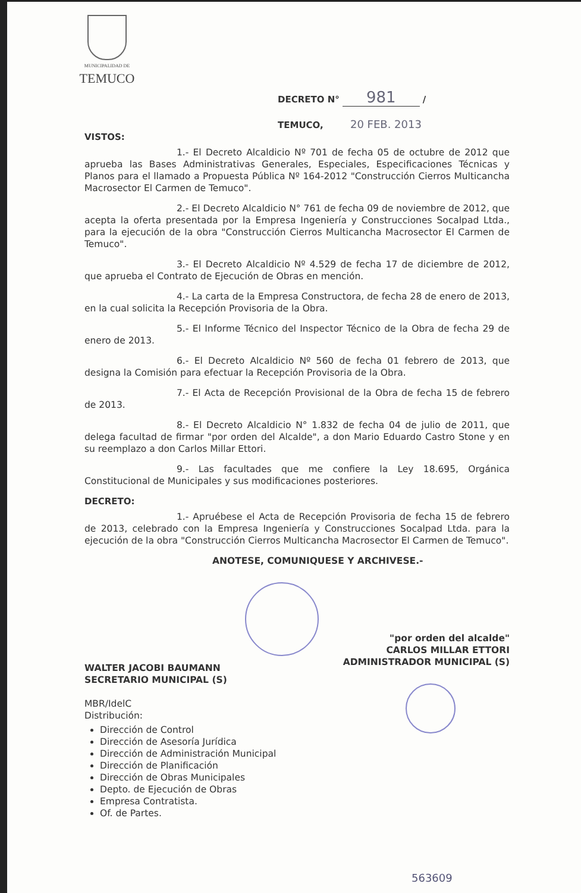MUNICIPALIDAD DE
TEMUCO
DECRETO N° 981 /
TEMUCO, 20 FEB. 2013
VISTOS:
1.- El Decreto Alcaldicio Nº 701 de fecha 05 de octubre de 2012 que aprueba las Bases Administrativas Generales, Especiales, Especificaciones Técnicas y Planos para el llamado a Propuesta Pública Nº 164-2012 "Construcción Cierros Multicancha Macrosector El Carmen de Temuco".
2.- El Decreto Alcaldicio N° 761 de fecha 09 de noviembre de 2012, que acepta la oferta presentada por la Empresa Ingeniería y Construcciones Socalpad Ltda., para la ejecución de la obra "Construcción Cierros Multicancha Macrosector El Carmen de Temuco".
3.- El Decreto Alcaldicio Nº 4.529 de fecha 17 de diciembre de 2012, que aprueba el Contrato de Ejecución de Obras en mención.
4.- La carta de la Empresa Constructora, de fecha 28 de enero de 2013, en la cual solicita la Recepción Provisoria de la Obra.
5.- El Informe Técnico del Inspector Técnico de la Obra de fecha 29 de enero de 2013.
6.- El Decreto Alcaldicio Nº 560 de fecha 01 febrero de 2013, que designa la Comisión para efectuar la Recepción Provisoria de la Obra.
7.- El Acta de Recepción Provisional de la Obra de fecha 15 de febrero de 2013.
8.- El Decreto Alcaldicio N° 1.832 de fecha 04 de julio de 2011, que delega facultad de firmar "por orden del Alcalde", a don Mario Eduardo Castro Stone y en su reemplazo a don Carlos Millar Ettori.
9.- Las facultades que me confiere la Ley 18.695, Orgánica Constitucional de Municipales y sus modificaciones posteriores.
DECRETO:
1.- Apruébese el Acta de Recepción Provisoria de fecha 15 de febrero de 2013, celebrado con la Empresa Ingeniería y Construcciones Socalpad Ltda. para la ejecución de la obra "Construcción Cierros Multicancha Macrosector El Carmen de Temuco".
ANOTESE, COMUNIQUESE Y ARCHIVESE.-
WALTER JACOBI BAUMANN
SECRETARIO MUNICIPAL (S)
"por orden del alcalde"
CARLOS MILLAR ETTORI
ADMINISTRADOR MUNICIPAL (S)
MBR/IdelC
Distribución:
Dirección de Control
Dirección de Asesoría Jurídica
Dirección de Administración Municipal
Dirección de Planificación
Dirección de Obras Municipales
Depto. de Ejecución de Obras
Empresa Contratista.
Of. de Partes.
563609